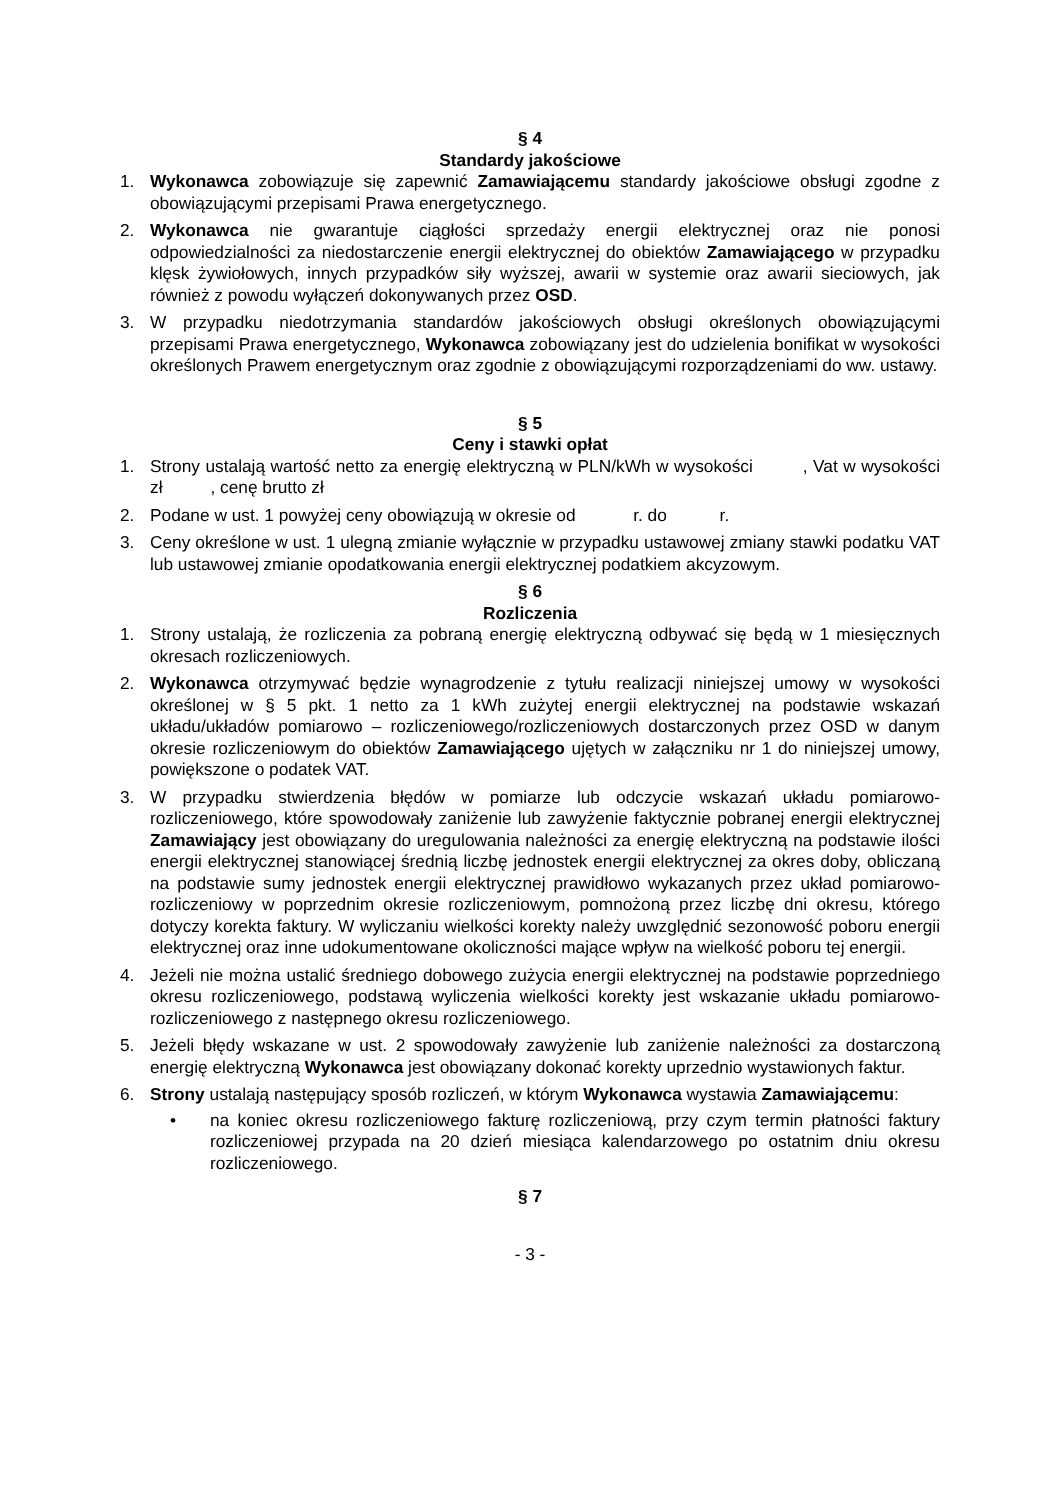§ 4
Standardy jakościowe
1. Wykonawca zobowiązuje się zapewnić Zamawiającemu standardy jakościowe obsługi zgodne z obowiązującymi przepisami Prawa energetycznego.
2. Wykonawca nie gwarantuje ciągłości sprzedaży energii elektrycznej oraz nie ponosi odpowiedzialności za niedostarczenie energii elektrycznej do obiektów Zamawiającego w przypadku klęsk żywiołowych, innych przypadków siły wyższej, awarii w systemie oraz awarii sieciowych, jak również z powodu wyłączeń dokonywanych przez OSD.
3. W przypadku niedotrzymania standardów jakościowych obsługi określonych obowiązującymi przepisami Prawa energetycznego, Wykonawca zobowiązany jest do udzielenia bonifikat w wysokości określonych Prawem energetycznym oraz zgodnie z obowiązującymi rozporządzeniami do ww. ustawy.
§ 5
Ceny i stawki opłat
1. Strony ustalają wartość netto za energię elektryczną w PLN/kWh w wysokości , Vat w wysokości zł , cenę brutto zł
2. Podane w ust. 1 powyżej ceny obowiązują w okresie od r. do r.
3. Ceny określone w ust. 1 ulegną zmianie wyłącznie w przypadku ustawowej zmiany stawki podatku VAT lub ustawowej zmianie opodatkowania energii elektrycznej podatkiem akcyzowym.
§ 6
Rozliczenia
1. Strony ustalają, że rozliczenia za pobraną energię elektryczną odbywać się będą w 1 miesięcznych okresach rozliczeniowych.
2. Wykonawca otrzymywać będzie wynagrodzenie z tytułu realizacji niniejszej umowy w wysokości określonej w § 5 pkt. 1 netto za 1 kWh zużytej energii elektrycznej na podstawie wskazań układu/układów pomiarowo – rozliczeniowego/rozliczeniowych dostarczonych przez OSD w danym okresie rozliczeniowym do obiektów Zamawiającego ujętych w załączniku nr 1 do niniejszej umowy, powiększone o podatek VAT.
3. W przypadku stwierdzenia błędów w pomiarze lub odczycie wskazań układu pomiarowo-rozliczeniowego, które spowodowały zaniżenie lub zawyżenie faktycznie pobranej energii elektrycznej Zamawiający jest obowiązany do uregulowania należności za energię elektryczną na podstawie ilości energii elektrycznej stanowiącej średnią liczbę jednostek energii elektrycznej za okres doby, obliczaną na podstawie sumy jednostek energii elektrycznej prawidłowo wykazanych przez układ pomiarowo-rozliczeniowy w poprzednim okresie rozliczeniowym, pomnożoną przez liczbę dni okresu, którego dotyczy korekta faktury. W wyliczaniu wielkości korekty należy uwzględnić sezonowość poboru energii elektrycznej oraz inne udokumentowane okoliczności mające wpływ na wielkość poboru tej energii.
4. Jeżeli nie można ustalić średniego dobowego zużycia energii elektrycznej na podstawie poprzedniego okresu rozliczeniowego, podstawą wyliczenia wielkości korekty jest wskazanie układu pomiarowo-rozliczeniowego z następnego okresu rozliczeniowego.
5. Jeżeli błędy wskazane w ust. 2 spowodowały zawyżenie lub zaniżenie należności za dostarczoną energię elektryczną Wykonawca jest obowiązany dokonać korekty uprzednio wystawionych faktur.
6. Strony ustalają następujący sposób rozliczeń, w którym Wykonawca wystawia Zamawiającemu:
• na koniec okresu rozliczeniowego fakturę rozliczeniową, przy czym termin płatności faktury rozliczeniowej przypada na 20 dzień miesiąca kalendarzowego po ostatnim dniu okresu rozliczeniowego.
§ 7
- 3 -